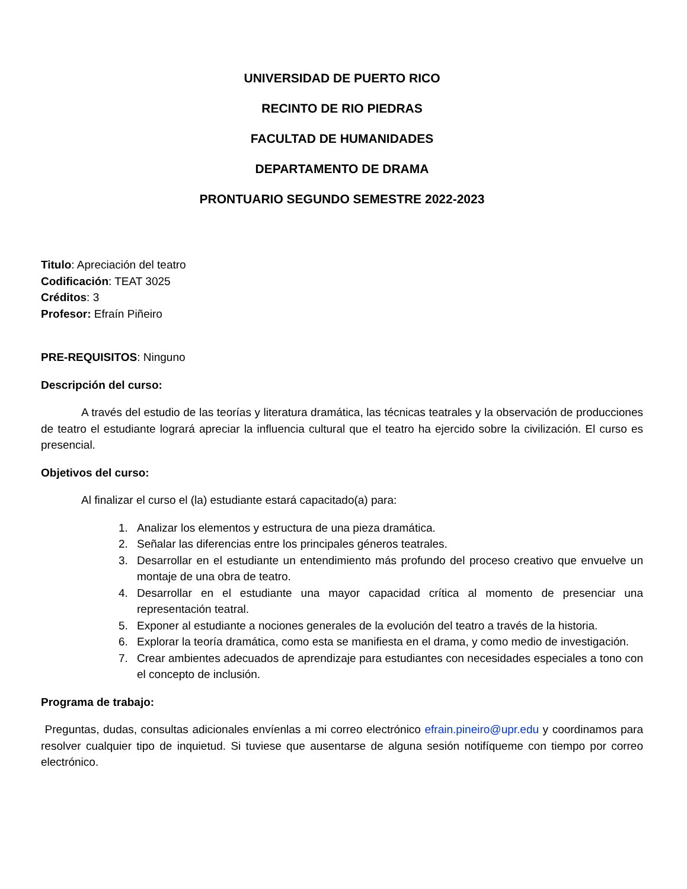UNIVERSIDAD DE PUERTO RICO
RECINTO DE RIO PIEDRAS
FACULTAD DE HUMANIDADES
DEPARTAMENTO DE DRAMA
PRONTUARIO SEGUNDO SEMESTRE 2022-2023
Titulo: Apreciación del teatro
Codificación: TEAT 3025
Créditos: 3
Profesor: Efraín Piñeiro
PRE-REQUISITOS: Ninguno
Descripción del curso:
A través del estudio de las teorías y literatura dramática, las técnicas teatrales y la observación de producciones de teatro el estudiante logrará apreciar la influencia cultural que el teatro ha ejercido sobre la civilización. El curso es presencial.
Objetivos del curso:
Al finalizar el curso el (la) estudiante estará capacitado(a) para:
1. Analizar los elementos y estructura de una pieza dramática.
2. Señalar las diferencias entre los principales géneros teatrales.
3. Desarrollar en el estudiante un entendimiento más profundo del proceso creativo que envuelve un montaje de una obra de teatro.
4. Desarrollar en el estudiante una mayor capacidad crítica al momento de presenciar una representación teatral.
5. Exponer al estudiante a nociones generales de la evolución del teatro a través de la historia.
6. Explorar la teoría dramática, como esta se manifiesta en el drama, y como medio de investigación.
7. Crear ambientes adecuados de aprendizaje para estudiantes con necesidades especiales a tono con el concepto de inclusión.
Programa de trabajo:
Preguntas, dudas, consultas adicionales envíenlas a mi correo electrónico efrain.pineiro@upr.edu y coordinamos para resolver cualquier tipo de inquietud. Si tuviese que ausentarse de alguna sesión notifíqueme con tiempo por correo electrónico.